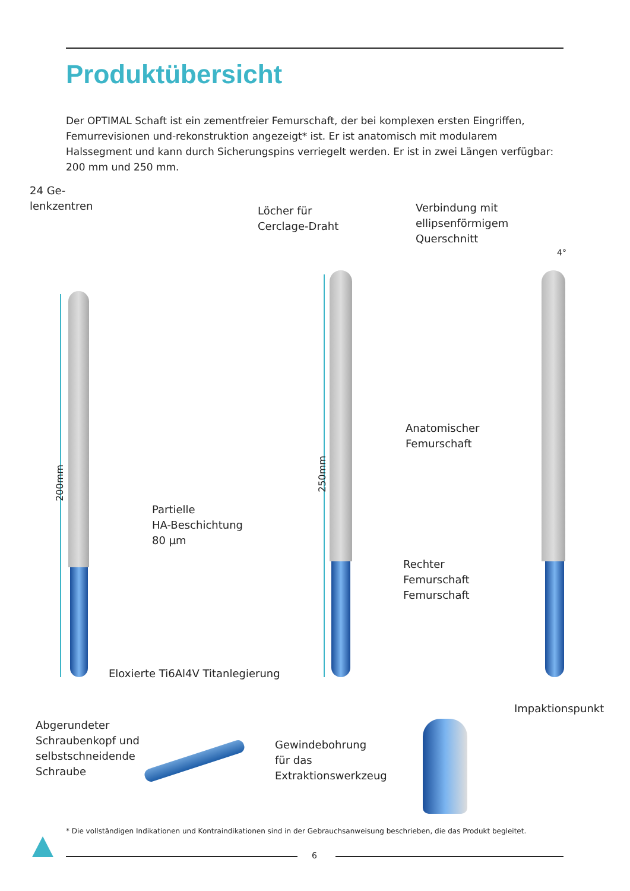Produktübersicht
Der OPTIMAL Schaft ist ein zementfreier Femurschaft, der bei komplexen ersten Eingriffen, Femurrevisionen und-rekonstruktion angezeigt* ist. Er ist anatomisch mit modularem Halssegment und kann durch Sicherungspins verriegelt werden. Er ist in zwei Längen verfügbar: 200 mm und 250 mm.
24 Ge-
lenkzentren
Löcher für
Cerclage-Draht
Verbindung mit
ellipsenförmigem
Querschnitt
4°
200mm
250mm
Partielle
HA-Beschichtung
80 µm
Anatomischer
Femurschaft
Rechter
Femurschaft
Femurschaft
Eloxierte Ti6Al4V Titanlegierung
Abgerundeter
Schraubenkopf und
selbstschneidende
Schraube
Gewindebohrung
für das
Extraktionswerkzeug
Impaktionspunkt
* Die vollständigen Indikationen und Kontraindikationen sind in der Gebrauchsanweisung beschrieben, die das Produkt begleitet.
6